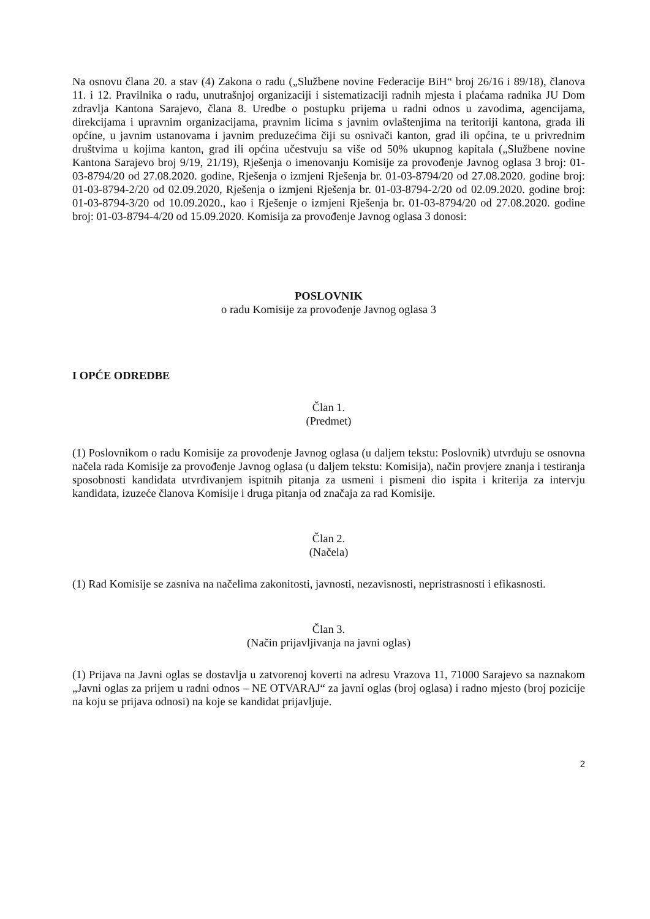Na osnovu člana 20. a stav (4) Zakona o radu („Službene novine Federacije BiH“ broj 26/16 i 89/18), članova 11. i 12. Pravilnika o radu, unutrašnjoj organizaciji i sistematizaciji radnih mjesta i plaćama radnika JU Dom zdravlja Kantona Sarajevo, člana 8. Uredbe o postupku prijema u radni odnos u zavodima, agencijama, direkcijama i upravnim organizacijama, pravnim licima s javnim ovlaštenjima na teritoriji kantona, grada ili općine, u javnim ustanovama i javnim preduzećima čiji su osnivači kanton, grad ili općina, te u privrednim društvima u kojima kanton, grad ili općina učestvuju sa više od 50% ukupnog kapitala („Službene novine Kantona Sarajevo broj 9/19, 21/19), Rješenja o imenovanju Komisije za provođenje Javnog oglasa 3 broj: 01-03-8794/20 od 27.08.2020. godine, Rješenja o izmjeni Rješenja br. 01-03-8794/20 od 27.08.2020. godine broj: 01-03-8794-2/20 od 02.09.2020, Rješenja o izmjeni Rješenja br. 01-03-8794-2/20 od 02.09.2020. godine broj: 01-03-8794-3/20 od 10.09.2020., kao i Rješenje o izmjeni Rješenja br. 01-03-8794/20 od 27.08.2020. godine broj: 01-03-8794-4/20 od 15.09.2020. Komisija za provođenje Javnog oglasa 3 donosi:
POSLOVNIK
o radu Komisije za provođenje Javnog oglasa 3
I OPĆE ODREDBE
Član 1.
(Predmet)
(1) Poslovnikom o radu Komisije za provođenje Javnog oglasa (u daljem tekstu: Poslovnik) utvrđuju se osnovna načela rada Komisije za provođenje Javnog oglasa (u daljem tekstu: Komisija), način provjere znanja i testiranja sposobnosti kandidata utvrđivanjem ispitnih pitanja za usmeni i pismeni dio ispita i kriterija za intervju kandidata, izuzeće članova Komisije i druga pitanja od značaja za rad Komisije.
Član 2.
(Načela)
(1) Rad Komisije se zasniva na načelima zakonitosti, javnosti, nezavisnosti, nepristrasnosti i efikasnosti.
Član 3.
(Način prijavljivanja na javni oglas)
(1) Prijava na Javni oglas se dostavlja u zatvorenoj koverti na adresu Vrazova 11, 71000 Sarajevo sa naznakom „Javni oglas za prijem u radni odnos – NE OTVARAJ“ za javni oglas (broj oglasa) i radno mjesto (broj pozicije na koju se prijava odnosi) na koje se kandidat prijavljuje.
2